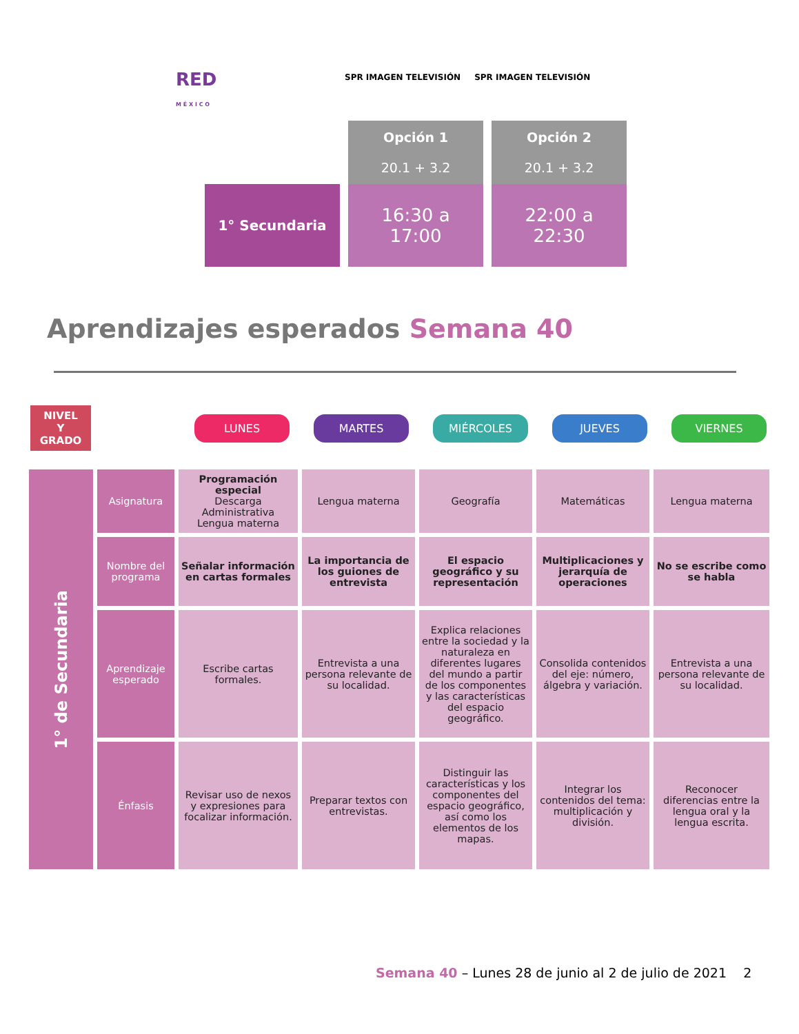RED
M É X I C O
SPR IMAGEN TELEVISIÓN SPR IMAGEN TELEVISIÓN
| | Opción 1 20.1 + 3.2 | Opción 2 20.1 + 3.2 |
| 1° Secundaria | 16:30 a 17:00 | 22:00 a 22:30 |
Aprendizajes esperados Semana 40
NIVEL
Y
GRADO
LUNES MARTES MIÉRCOLES JUEVES VIERNES
| 1° de Secundaria | Asignatura | Programación especial Descarga Administrativa Lengua materna | Lengua materna | Geografía | Matemáticas | Lengua materna |
| | Nombre del programa | Señalar información en cartas formales | La importancia de los guiones de entrevista | El espacio geográfico y su representación | Multiplicaciones y jerarquía de operaciones | No se escribe como se habla |
| | Aprendizaje esperado | Escribe cartas formales. | Entrevista a una persona relevante de su localidad. | Explica relaciones entre la sociedad y la naturaleza en diferentes lugares del mundo a partir de los componentes y las características del espacio geográfico. | Consolida contenidos del eje: número, álgebra y variación. | Entrevista a una persona relevante de su localidad. |
| | Énfasis | Revisar uso de nexos y expresiones para focalizar información. | Preparar textos con entrevistas. | Distinguir las características y los componentes del espacio geográfico, así como los elementos de los mapas. | Integrar los contenidos del tema: multiplicación y división. | Reconocer diferencias entre la lengua oral y la lengua escrita. |
Semana 40 – Lunes 28 de junio al 2 de julio de 2021 2